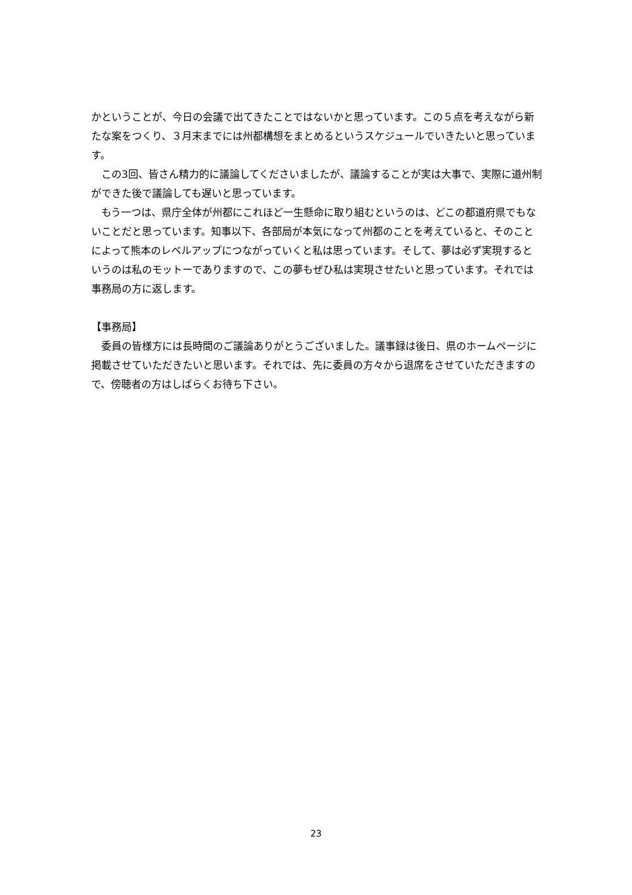かということが、今日の会議で出てきたことではないかと思っています。この５点を考えながら新たな案をつくり、３月末までには州都構想をまとめるというスケジュールでいきたいと思っています。
　この3回、皆さん精力的に議論してくださいましたが、議論することが実は大事で、実際に道州制ができた後で議論しても遅いと思っています。
　もう一つは、県庁全体が州都にこれほど一生懸命に取り組むというのは、どこの都道府県でもないことだと思っています。知事以下、各部局が本気になって州都のことを考えていると、そのことによって熊本のレベルアップにつながっていくと私は思っています。そして、夢は必ず実現するというのは私のモットーでありますので、この夢もぜひ私は実現させたいと思っています。それでは事務局の方に返します。
【事務局】
　委員の皆様方には長時間のご議論ありがとうございました。議事録は後日、県のホームページに掲載させていただきたいと思います。それでは、先に委員の方々から退席をさせていただきますので、傍聴者の方はしばらくお待ち下さい。
23